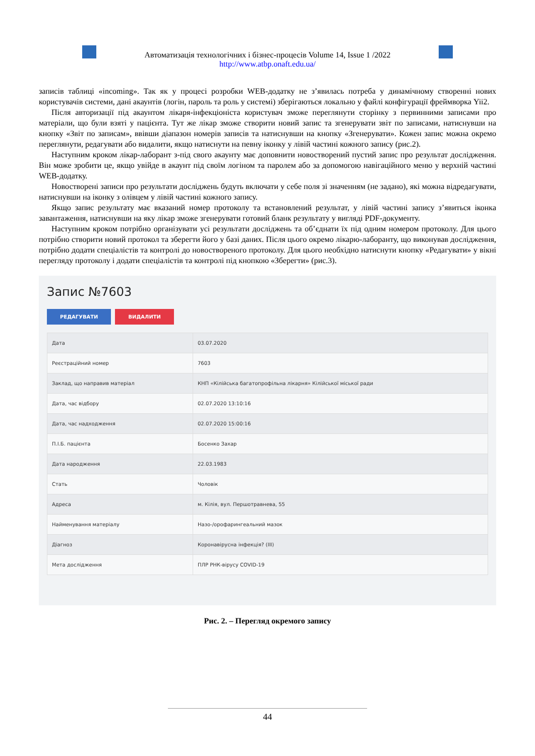Автоматизація технологічних і бізнес-процесів Volume 14, Issue 1 /2022
http://www.atbp.onaft.edu.ua/
записів таблиці «incoming». Так як у процесі розробки WEB-додатку не з’явилась потреба у динамічному створенні нових користувачів системи, дані акаунтів (логін, пароль та роль у системі) зберігаються локально у файлі конфігурації фреймворка Yii2.
Після авторизації під акаунтом лікаря-інфекціоніста користувач зможе переглянути сторінку з первинними записами про матеріали, що були взяті у пацієнта. Тут же лікар зможе створити новий запис та згенерувати звіт по записами, натиснувши на кнопку «Звіт по записам», ввівши діапазон номерів записів та натиснувши на кнопку «Згенерувати». Кожен запис можна окремо переглянути, редагувати або видалити, якщо натиснути на певну іконку у лівій частині кожного запису (рис.2).
Наступним кроком лікар-лаборант з-під свого акаунту має доповнити новостворений пустий запис про результат дослідження. Він може зробити це, якщо увійде в акаунт під своїм логіном та паролем або за допомогою навігаційного меню у верхній частині WEB-додатку.
Новостворені записи про результати досліджень будуть включати у себе поля зі значенням (не задано), які можна відредагувати, натиснувши на іконку з олівцем у лівій частині кожного запису.
Якщо запис результату має вказаний номер протоколу та встановлений результат, у лівій частині запису з’явиться іконка завантаження, натиснувши на яку лікар зможе згенерувати готовий бланк результату у вигляді PDF-документу.
Наступним кроком потрібно організувати усі результати досліджень та об’єднати їх під одним номером протоколу. Для цього потрібно створити новий протокол та зберегти його у базі даних. Після цього окремо лікарю-лаборанту, що виконував дослідження, потрібно додати спеціалістів та контролі до новоствореного протоколу. Для цього необхідно натиснути кнопку «Редагувати» у вікні перегляду протоколу і додати спеціалістів та контролі під кнопкою «Зберегти» (рис.3).
Запис №7603
РЕДАГУВАТИ ВИДАЛИТИ
| Дата | 03.07.2020 |
| Реєстраційний номер | 7603 |
| Заклад, що направив матеріал | КНП «Кілійська багатопрофільна лікарня» Кілійської міської ради |
| Дата, час відбору | 02.07.2020 13:10:16 |
| Дата, час надходження | 02.07.2020 15:00:16 |
| П.І.Б. пацієнта | Босенко Захар |
| Дата народження | 22.03.1983 |
| Стать | Чоловік |
| Адреса | м. Кілія, вул. Першотравнева, 55 |
| Найменування матеріалу | Назо-/орофарингеальний мазок |
| Діагноз | Коронавірусна інфекція? (ІІІ) |
| Мета дослідження | ПЛР РНК-вірусу COVID-19 |
Рис. 2. – Перегляд окремого запису
44